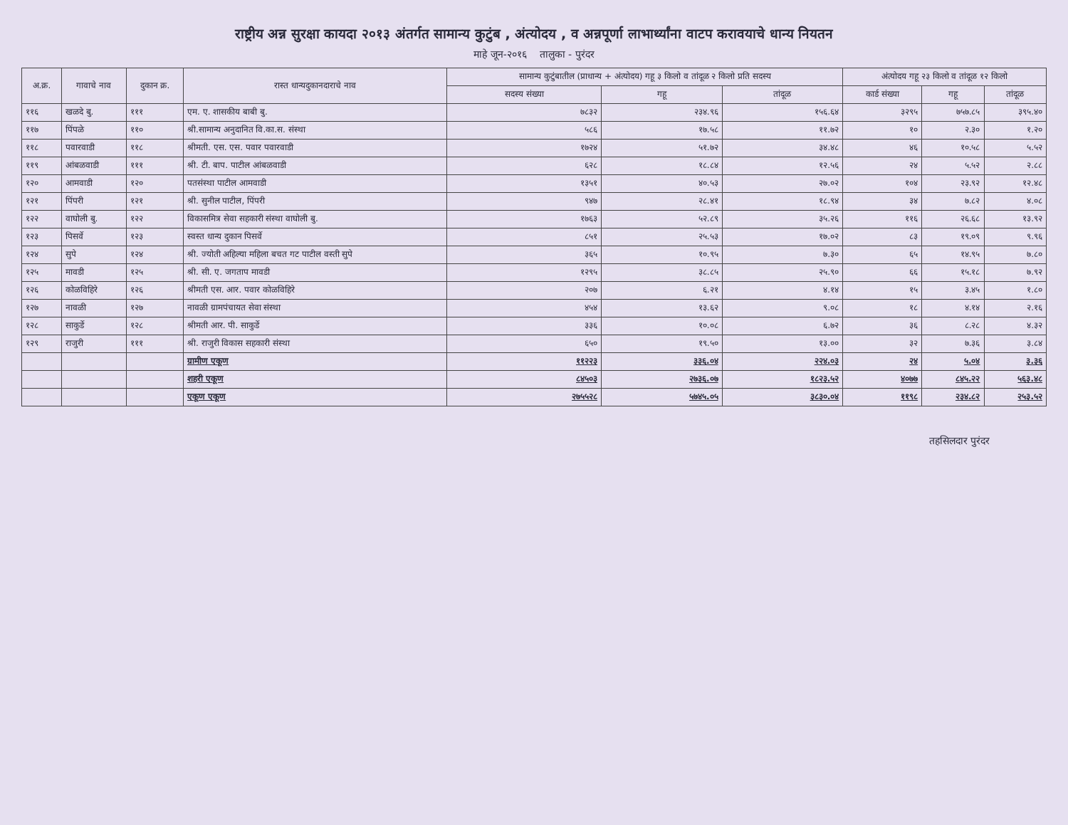राष्ट्रीय अन्न सुरक्षा कायदा २०१३ अंतर्गत सामान्य कुटुंब , अंत्योदय , व अन्नपूर्णा लाभार्थ्यांना वाटप करावयाचे धान्य नियतन
माहे जून-२०१६ तालुका - पुरंदर
| अ.क्र. | गावाचे नाव | दुकान क्र. | रास्त धान्यदुकानदाराचे नाव | सामान्य कुटुंबातील (प्राधान्य + अंत्योदय) गहू ३ किलो व तांदूळ २ किलो प्रति सदस्य | | | अंत्योदय गहू २३ किलो व तांदूळ १२ किलो | | |
| --- | --- | --- | --- | --- | --- | --- | --- | --- | --- |
| | | | | सदस्य संख्या | गहू | तांदूळ | कार्ड संख्या | गहू | तांदूळ |
| ११६ | खळदे बु. | १११ | एम. ए. शासकीय बाबी बु. | ७८३२ | २३४.९६ | १५६.६४ | ३२९५ | ७५७.८५ | ३९५.४० |
| ११७ | पिंपळे | ११० | श्री.सामान्य अनुदानित वि.का.स. संस्था | ५८६ | १७.५८ | ११.७२ | १० | २.३० | १.२० |
| ११८ | पवारवाडी | ११८ | श्रीमती. एस. एस. पवार पवारवाडी | १७२४ | ५१.७२ | ३४.४८ | ४६ | १०.५८ | ५.५२ |
| ११९ | आंबळवाडी | १११ | श्री. टी. बाप. पाटील आंबळवाडी | ६२८ | १८.८४ | १२.५६ | २४ | ५.५२ | २.८८ |
| १२० | आमवाडी | १२० | पतसंस्था पाटील आमवाडी | १३५१ | ४०.५३ | २७.०२ | १०४ | २३.९२ | १२.४८ |
| १२१ | पिंपरी | १२१ | श्री. सुनील पाटील, पिंपरी | ९४७ | २८.४१ | १८.९४ | ३४ | ७.८२ | ४.०८ |
| १२२ | वाघोली बु. | १२२ | विकासमित्र सेवा सहकारी संस्था वाघोली बु. | १७६३ | ५२.८९ | ३५.२६ | ११६ | २६.६८ | १३.९२ |
| १२३ | पिसर्वे | १२३ | स्वस्त धान्य दुकान पिसर्वे | ८५१ | २५.५३ | १७.०२ | ८३ | १९.०९ | ९.९६ |
| १२४ | सुपे | १२४ | श्री. ज्योती अहिल्या महिला बचत गट पाटील वस्ती सुपे | ३६५ | १०.९५ | ७.३० | ६५ | १४.९५ | ७.८० |
| १२५ | मावडी | १२५ | श्री. सी. ए. जगताप मावडी | १२९५ | ३८.८५ | २५.९० | ६६ | १५.१८ | ७.९२ |
| १२६ | कोळविहिरे | १२६ | श्रीमती एस. आर. पवार कोळविहिरे | २०७ | ६.२१ | ४.१४ | १५ | ३.४५ | १.८० |
| १२७ | नावळी | १२७ | नावळी ग्रामपंचायत सेवा संस्था | ४५४ | १३.६२ | ९.०८ | १८ | ४.१४ | २.१६ |
| १२८ | साकुर्डे | १२८ | श्रीमती आर. पी. साकुर्डे | ३३६ | १०.०८ | ६.७२ | ३६ | ८.२८ | ४.३२ |
| १२९ | राजुरी | १११ | श्री. राजुरी विकास सहकारी संस्था | ६५० | १९.५० | १३.०० | ३२ | ७.३६ | ३.८४ |
| | | | ग्रामीण एकूण | ११२२३ | ३३६.०४ | २२४.०३ | २४ | ५.०४ | ३.३६ |
| | | | शहरी एकूण | ८४५०३ | २७३६.०७ | १८२३.५२ | ४०७७ | ८४५.२२ | ५६३.४८ |
| | | | एकूण एकूण | २७५५२८ | ५७४५.०५ | ३८३०.०४ | ११९८ | २३४.८२ | २५३.५२ |
तहसिलदार पुरंदर